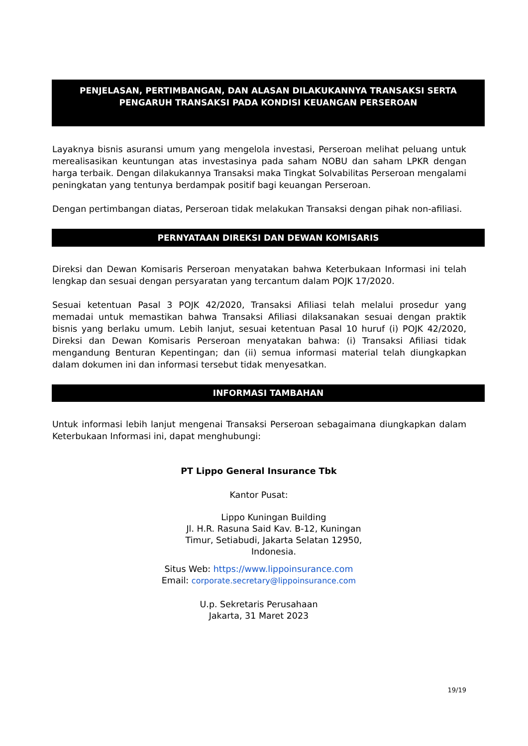PENJELASAN, PERTIMBANGAN, DAN ALASAN DILAKUKANNYA TRANSAKSI SERTA
PENGARUH TRANSAKSI PADA KONDISI KEUANGAN PERSEROAN
Layaknya bisnis asuransi umum yang mengelola investasi, Perseroan melihat peluang untuk merealisasikan keuntungan atas investasinya pada saham NOBU dan saham LPKR dengan harga terbaik. Dengan dilakukannya Transaksi maka Tingkat Solvabilitas Perseroan mengalami peningkatan yang tentunya berdampak positif bagi keuangan Perseroan.
Dengan pertimbangan diatas, Perseroan tidak melakukan Transaksi dengan pihak non-afiliasi.
PERNYATAAN DIREKSI DAN DEWAN KOMISARIS
Direksi dan Dewan Komisaris Perseroan menyatakan bahwa Keterbukaan Informasi ini telah lengkap dan sesuai dengan persyaratan yang tercantum dalam POJK 17/2020.
Sesuai ketentuan Pasal 3 POJK 42/2020, Transaksi Afiliasi telah melalui prosedur yang memadai untuk memastikan bahwa Transaksi Afiliasi dilaksanakan sesuai dengan praktik bisnis yang berlaku umum. Lebih lanjut, sesuai ketentuan Pasal 10 huruf (i) POJK 42/2020, Direksi dan Dewan Komisaris Perseroan menyatakan bahwa: (i) Transaksi Afiliasi tidak mengandung Benturan Kepentingan; dan (ii) semua informasi material telah diungkapkan dalam dokumen ini dan informasi tersebut tidak menyesatkan.
INFORMASI TAMBAHAN
Untuk informasi lebih lanjut mengenai Transaksi Perseroan sebagaimana diungkapkan dalam Keterbukaan Informasi ini, dapat menghubungi:
PT Lippo General Insurance Tbk
Kantor Pusat:
Lippo Kuningan Building
Jl. H.R. Rasuna Said Kav. B-12, Kuningan Timur, Setiabudi, Jakarta Selatan 12950, Indonesia.
Situs Web: https://www.lippoinsurance.com
Email: corporate.secretary@lippoinsurance.com
U.p. Sekretaris Perusahaan
Jakarta, 31 Maret 2023
19/19